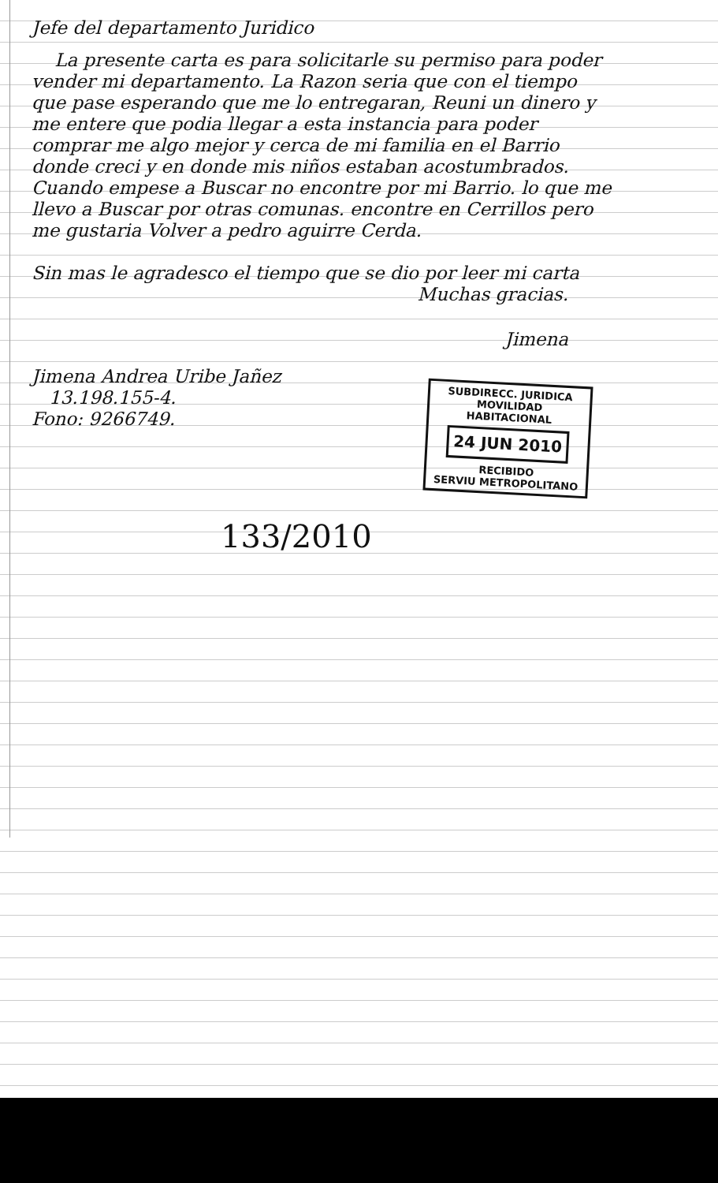Jefe del departamento Juridico
La presente carta es para solicitarle su permiso para poder vender mi departamento. La Razon seria que con el tiempo que pase esperando que me lo entregaran, Reuni un dinero y me entere que podia llegar a esta instancia para poder comprar me algo mejor y cerca de mi familia en el Barrio donde creci y en donde mis niños estaban acostumbrados. Cuando empese a Buscar no encontre por mi Barrio. lo que me llevo a Buscar por otras comunas. encontre en Cerrillos pero me gustaria Volver a pedro aguirre Cerda.
Sin mas le agradesco el tiempo que se dio por leer mi carta
Muchas gracias.
Jimena
Jimena Andrea Uribe Jañez
13.198.155-4.
Fono: 9266749.
SUBDIRECC. JURIDICA
MOVILIDAD HABITACIONAL
24 JUN 2010
RECIBIDO
SERVIU METROPOLITANO
133/2010